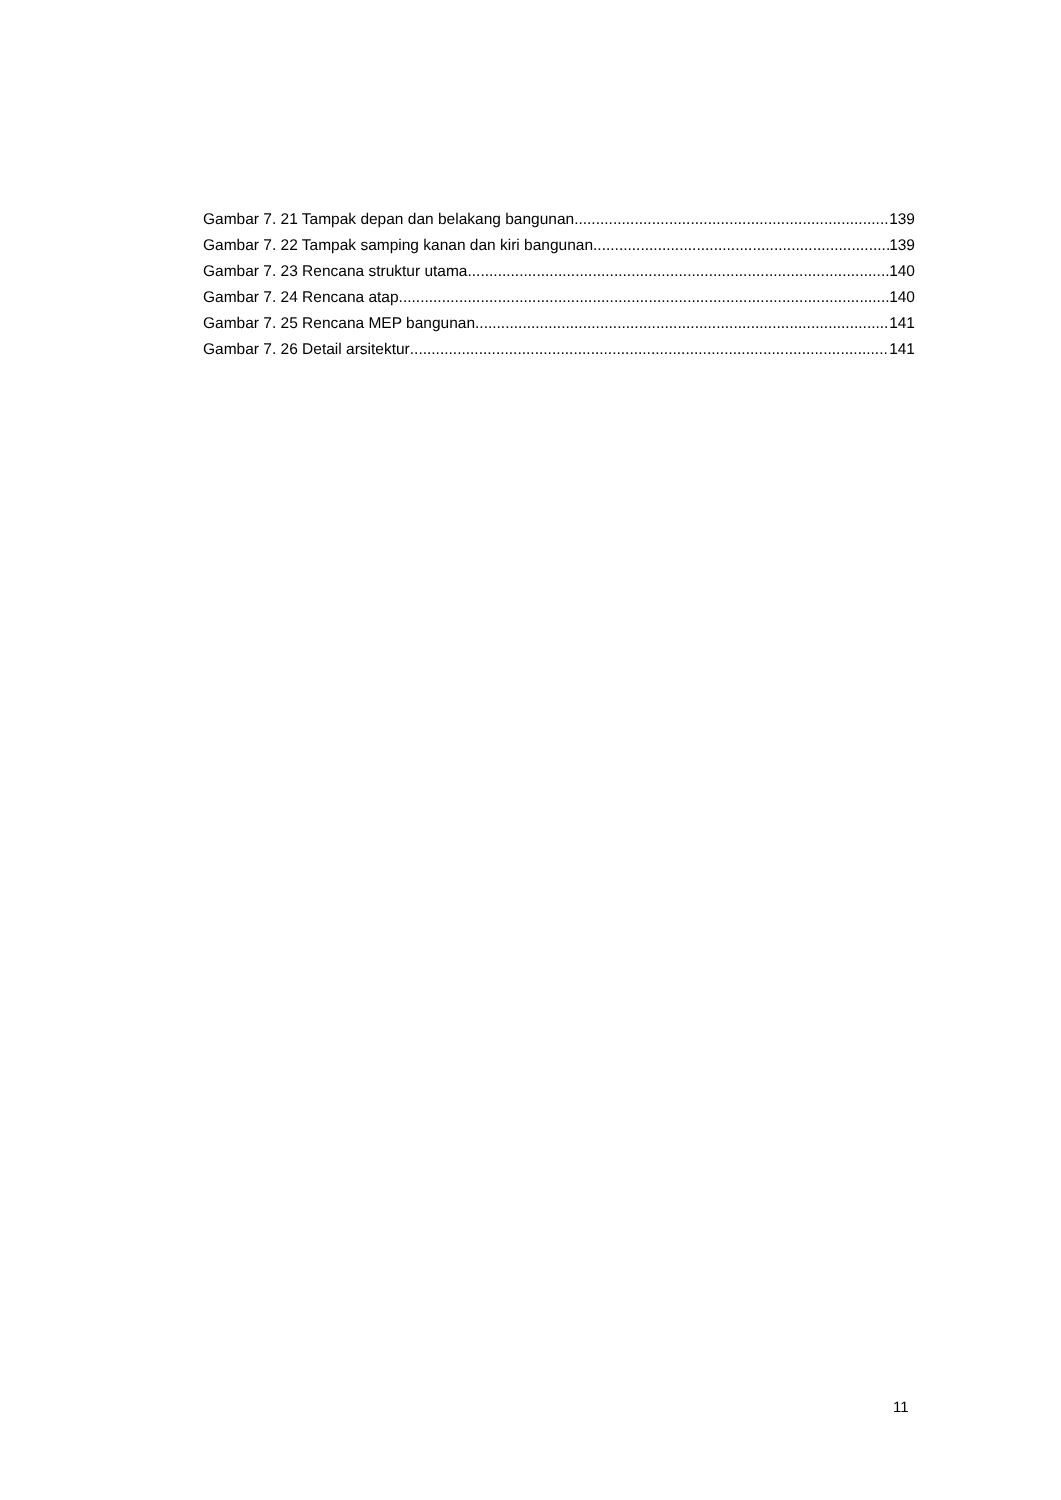Gambar 7. 21 Tampak depan dan belakang bangunan 139
Gambar 7. 22 Tampak samping kanan dan kiri bangunan 139
Gambar 7. 23 Rencana struktur utama 140
Gambar 7. 24 Rencana atap 140
Gambar 7. 25 Rencana MEP bangunan 141
Gambar 7. 26 Detail arsitektur 141
11